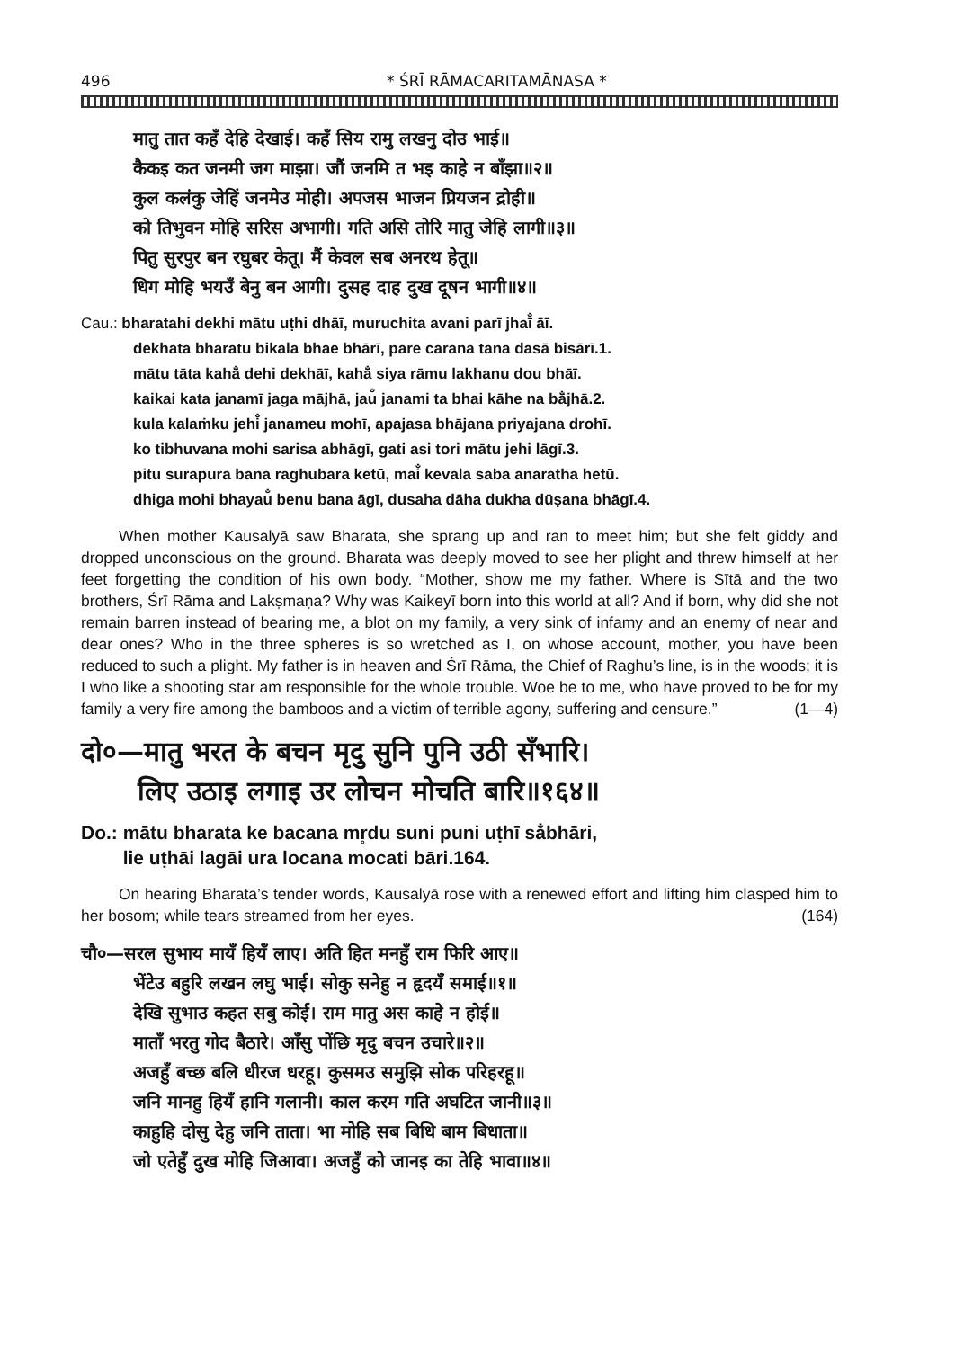496 * ŚRĪ RĀMACARITAMĀNASA *
मातु तात कहँ देहि देखाई। कहँ सिय रामु लखनु दोउ भाई॥
कैकइ कत जनमी जग माझा। जौं जनमि त भइ काहे न बाँझा॥२॥
कुल कलंकु जेहिं जनमेउ मोही। अपजस भाजन प्रियजन द्रोही॥
को तिभुवन मोहि सरिस अभागी। गति असि तोरि मातु जेहि लागी॥३॥
पितु सुरपुर बन रघुबर केतू। मैं केवल सब अनरथ हेतू॥
धिग मोहि भयउँ बेनु बन आगी। दुसह दाह दुख दूषन भागी॥४॥
Cau.: bharatahi dekhi mātu uṭhi dhāī, muruchita avani parī jhaī̐ āī.
dekhata bharatu bikala bhae bhārī, pare carana tana dasā bisārī.1.
mātu tāta kahā̐ dehi dekhāī, kahā̐ siya rāmu lakhanu dou bhāī.
kaikai kata janamī jaga mājhā, jau̐ janami ta bhai kāhe na bā̐jhā.2.
kula kalaṁku jehi̐ janameu mohī, apajasa bhājana priyajana drohī.
ko tibhuvana mohi sarisa abhāgī, gati asi tori mātu jehi lāgī.3.
pitu surapura bana raghubara ketū, mai̐ kevala saba anaratha hetū.
dhiga mohi bhayau̐ benu bana āgī, dusaha dāha dukha dūṣana bhāgī.4.
When mother Kausalyā saw Bharata, she sprang up and ran to meet him; but she felt giddy and dropped unconscious on the ground. Bharata was deeply moved to see her plight and threw himself at her feet forgetting the condition of his own body. “Mother, show me my father. Where is Sītā and the two brothers, Śrī Rāma and Lakṣmaṇa? Why was Kaikeyī born into this world at all? And if born, why did she not remain barren instead of bearing me, a blot on my family, a very sink of infamy and an enemy of near and dear ones? Who in the three spheres is so wretched as I, on whose account, mother, you have been reduced to such a plight. My father is in heaven and Śrī Rāma, the Chief of Raghu’s line, is in the woods; it is I who like a shooting star am responsible for the whole trouble. Woe be to me, who have proved to be for my family a very fire among the bamboos and a victim of terrible agony, suffering and censure.” (1—4)
दो०—मातु भरत के बचन मृदु सुनि पुनि उठी सँभारि।
लिए उठाइ लगाइ उर लोचन मोचति बारि॥१६४॥
Do.: mātu bharata ke bacana mr̥du suni puni uṭhī sa̐bhāri,
lie uṭhāi lagāi ura locana mocati bāri.164.
On hearing Bharata’s tender words, Kausalyā rose with a renewed effort and lifting him clasped him to her bosom; while tears streamed from her eyes. (164)
चौ०—सरल सुभाय मायँ हियँ लाए। अति हित मनहुँ राम फिरि आए॥
भेंटेउ बहुरि लखन लघु भाई। सोकु सनेहु न हृदयँ समाई॥१॥
देखि सुभाउ कहत सबु कोई। राम मातु अस काहे न होई॥
माताँ भरतु गोद बैठारे। आँसु पोंछि मृदु बचन उचारे॥२॥
अजहुँ बच्छ बलि धीरज धरहू। कुसमउ समुझि सोक परिहरहू॥
जनि मानहु हियँ हानि गलानी। काल करम गति अघटित जानी॥३॥
काहुहि दोसु देहु जनि ताता। भा मोहि सब बिधि बाम बिधाता॥
जो एतेहुँ दुख मोहि जिआवा। अजहुँ को जानइ का तेहि भावा॥४॥